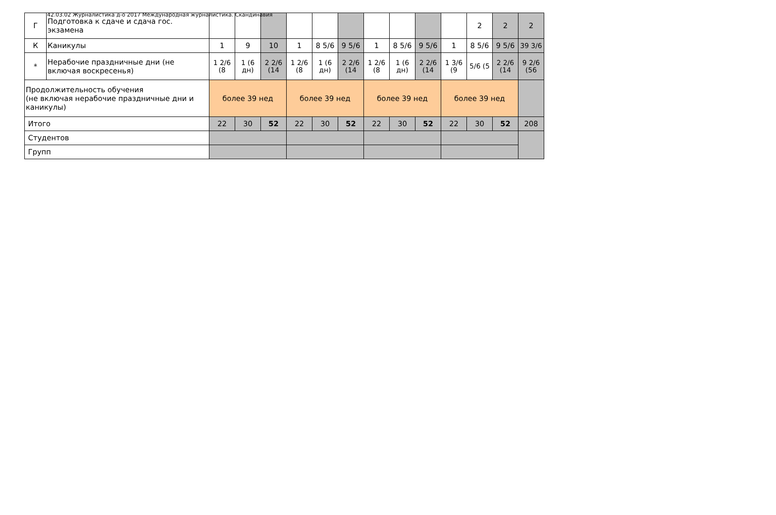42.03.02 Журналистика д-о 2017 Международная журналистика. Скандинавия
| Г | Подготовка к сдаче и сдача гос. экзамена | | | | | | | | | | | 2 | 2 | 2 |
| К | Каникулы | 1 | 9 | 10 | 1 | 8 5/6 | 9 5/6 | 1 | 8 5/6 | 9 5/6 | 1 | 8 5/6 | 9 5/6 | 39 3/6 |
| * | Нерабочие праздничные дни (не включая воскресенья) | 1 2/6 (8 | 1 (6 дн) | 2 2/6 (14 | 1 2/6 (8 | 1 (6 дн) | 2 2/6 (14 | 1 2/6 (8 | 1 (6 дн) | 2 2/6 (14 | 1 3/6 (9 | 5/6 (5 | 2 2/6 (14 | 9 2/6 (56 |
| Продолжительность обучения (не включая нерабочие праздничные дни и каникулы) | | более 39 нед | | | более 39 нед | | | более 39 нед | | | более 39 нед | | | |
| Итого | | 22 | 30 | 52 | 22 | 30 | 52 | 22 | 30 | 52 | 22 | 30 | 52 | 208 |
| Студентов | | | | | | | | | | | | | | |
| Групп | | | | | | | | | | | | | | |